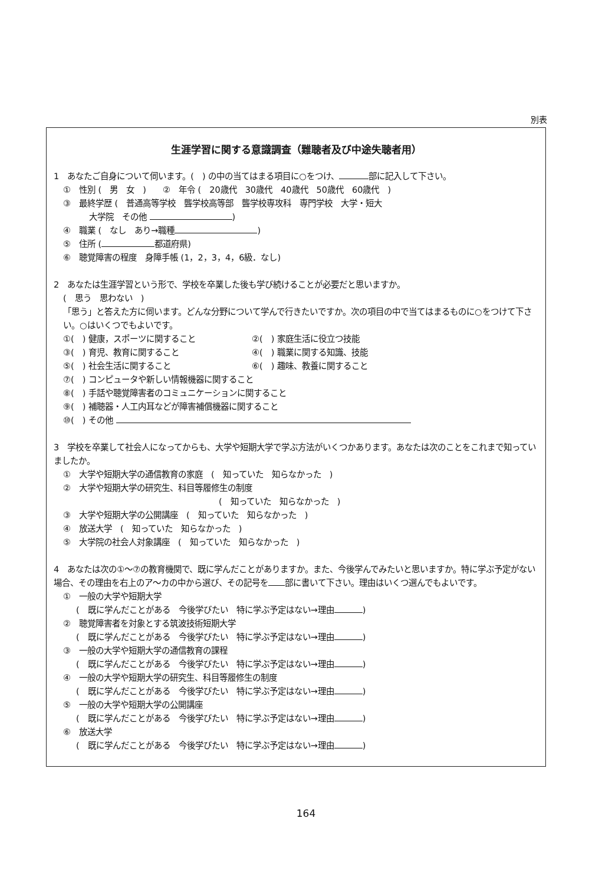別表
生涯学習に関する意識調査（難聴者及び中途失聴者用）
1　あなたご自身について伺います。(　) の中の当てはまる項目に○をつけ、 部に記入して下さい。
①　性別 (　男　女　)　　②　年令 (　20歳代　30歳代　40歳代　50歳代　60歳代　)
③　最終学歴 (　普通高等学校　聾学校高等部　聾学校専攻科　専門学校　大学・短大
大学院　その他 )
④　職業 (　なし　あり→職種 )
⑤　住所 ( 都道府県)
⑥　聴覚障害の程度　身障手帳 (1，2，3，4，6級．なし)
2　あなたは生涯学習という形で、学校を卒業した後も学び続けることが必要だと思いますか。
(　思う　思わない　)
「思う」と答えた方に伺います。どんな分野について学んで行きたいですか。次の項目の中で当てはまるものに○をつけて下さい。○はいくつでもよいです。
①(　) 健康，スポーツに関すること ②(　) 家庭生活に役立つ技能
③(　) 育児、教育に関すること ④(　) 職業に関する知識、技能
⑤(　) 社会生活に関すること ⑥(　) 趣味、教養に関すること
⑦(　) コンピュータや新しい情報機器に関すること
⑧(　) 手話や聴覚障害者のコミュニケーションに関すること
⑨(　) 補聴器・人工内耳などが障害補償機器に関すること
⑩(　) その他
3　学校を卒業して社会人になってからも、大学や短期大学で学ぶ方法がいくつかあります。あなたは次のことをこれまで知っていましたか。
①　大学や短期大学の通信教育の家庭　(　知っていた　知らなかった　)
②　大学や短期大学の研究生、科目等履修生の制度
(　知っていた　知らなかった　)
③　大学や短期大学の公開講座　(　知っていた　知らなかった　)
④　放送大学　(　知っていた　知らなかった　)
⑤　大学院の社会人対象講座　(　知っていた　知らなかった　)
4　あなたは次の①～⑦の教育機関で、既に学んだことがありますか。また、今後学んでみたいと思いますか。特に学ぶ予定がない場合、その理由を右上のア～カの中から選び、その記号を 部に書いて下さい。理由はいくつ選んでもよいです。
①　一般の大学や短期大学
(　既に学んだことがある　今後学びたい　特に学ぶ予定はない→理由 )
②　聴覚障害者を対象とする筑波技術短期大学
(　既に学んだことがある　今後学びたい　特に学ぶ予定はない→理由 )
③　一般の大学や短期大学の通信教育の課程
(　既に学んだことがある　今後学びたい　特に学ぶ予定はない→理由 )
④　一般の大学や短期大学の研究生、科目等履修生の制度
(　既に学んだことがある　今後学びたい　特に学ぶ予定はない→理由 )
⑤　一般の大学や短期大学の公開講座
(　既に学んだことがある　今後学びたい　特に学ぶ予定はない→理由 )
⑥　放送大学
(　既に学んだことがある　今後学びたい　特に学ぶ予定はない→理由 )
164